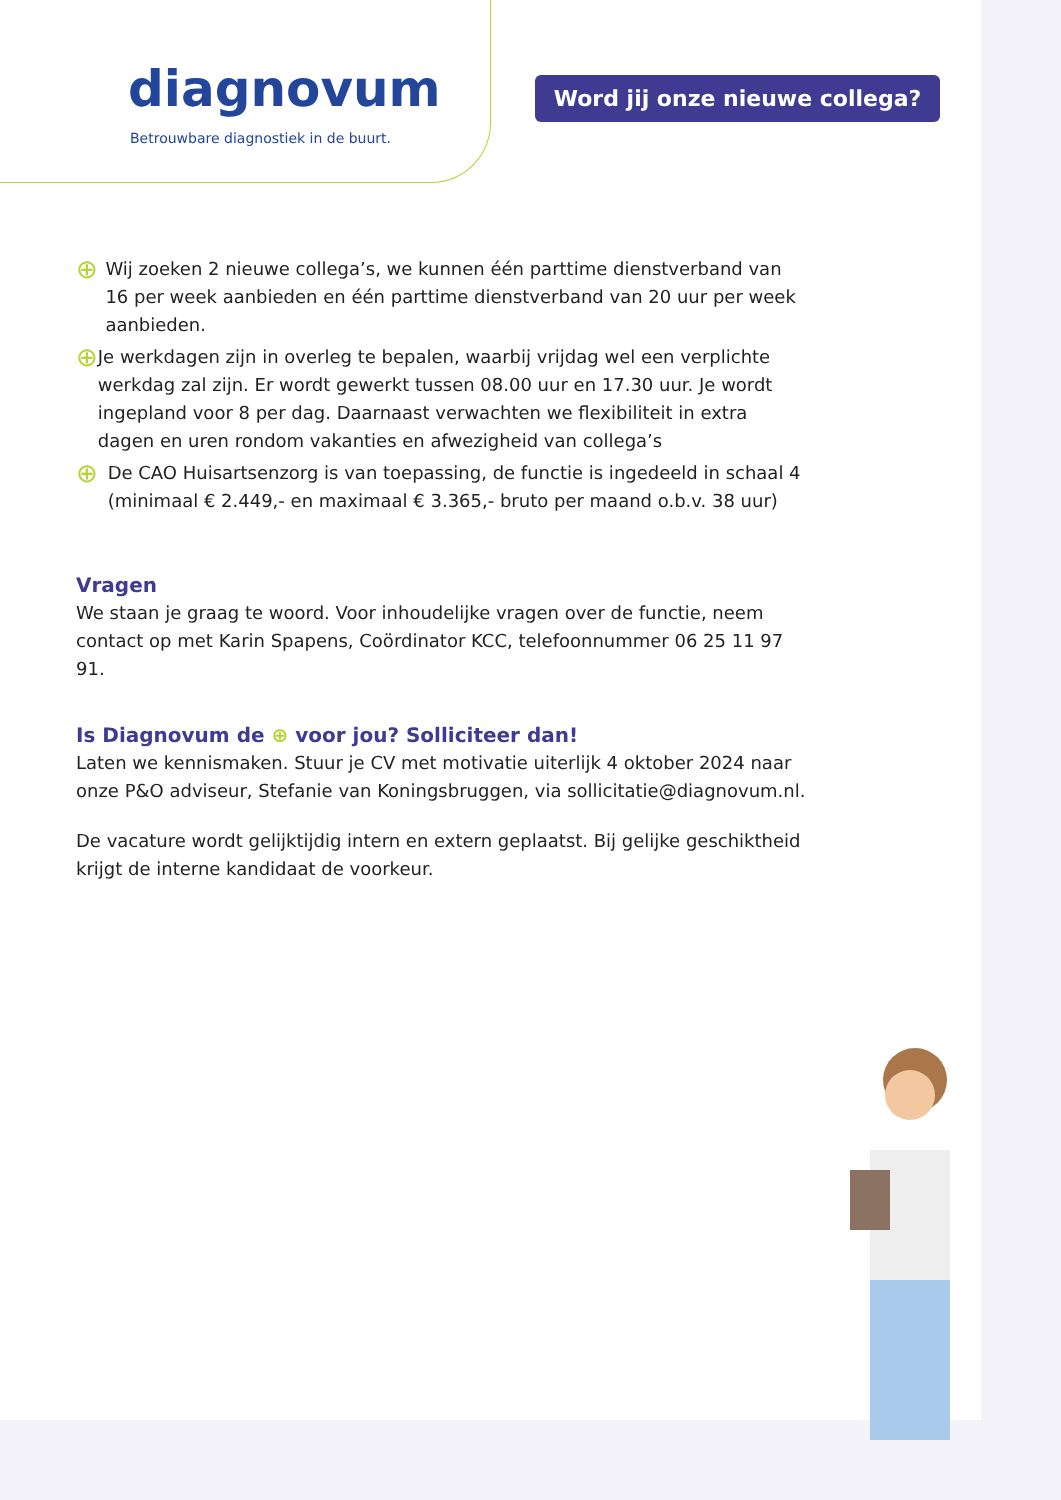diagnovum
Betrouwbare diagnostiek in de buurt.
Word jij onze nieuwe collega?
⊕
Wij zoeken 2 nieuwe collega’s, we kunnen één parttime dienstverband van 16 per week aanbieden en één parttime dienstverband van 20 uur per week aanbieden.
⊕
Je werkdagen zijn in overleg te bepalen, waarbij vrijdag wel een verplichte werkdag zal zijn. Er wordt gewerkt tussen 08.00 uur en 17.30 uur. Je wordt ingepland voor 8 per dag. Daarnaast verwachten we flexibiliteit in extra dagen en uren rondom vakanties en afwezigheid van collega’s
⊕
De CAO Huisartsenzorg is van toepassing, de functie is ingedeeld in schaal 4 (minimaal € 2.449,- en maximaal € 3.365,- bruto per maand o.b.v. 38 uur)
Vragen
We staan je graag te woord. Voor inhoudelijke vragen over de functie, neem contact op met Karin Spapens, Coördinator KCC, telefoonnummer 06 25 11 97 91.
Is Diagnovum de ⊕ voor jou? Solliciteer dan!
Laten we kennismaken. Stuur je CV met motivatie uiterlijk 4 oktober 2024 naar onze P&O adviseur, Stefanie van Koningsbruggen, via sollicitatie@diagnovum.nl.
De vacature wordt gelijktijdig intern en extern geplaatst. Bij gelijke geschiktheid krijgt de interne kandidaat de voorkeur.